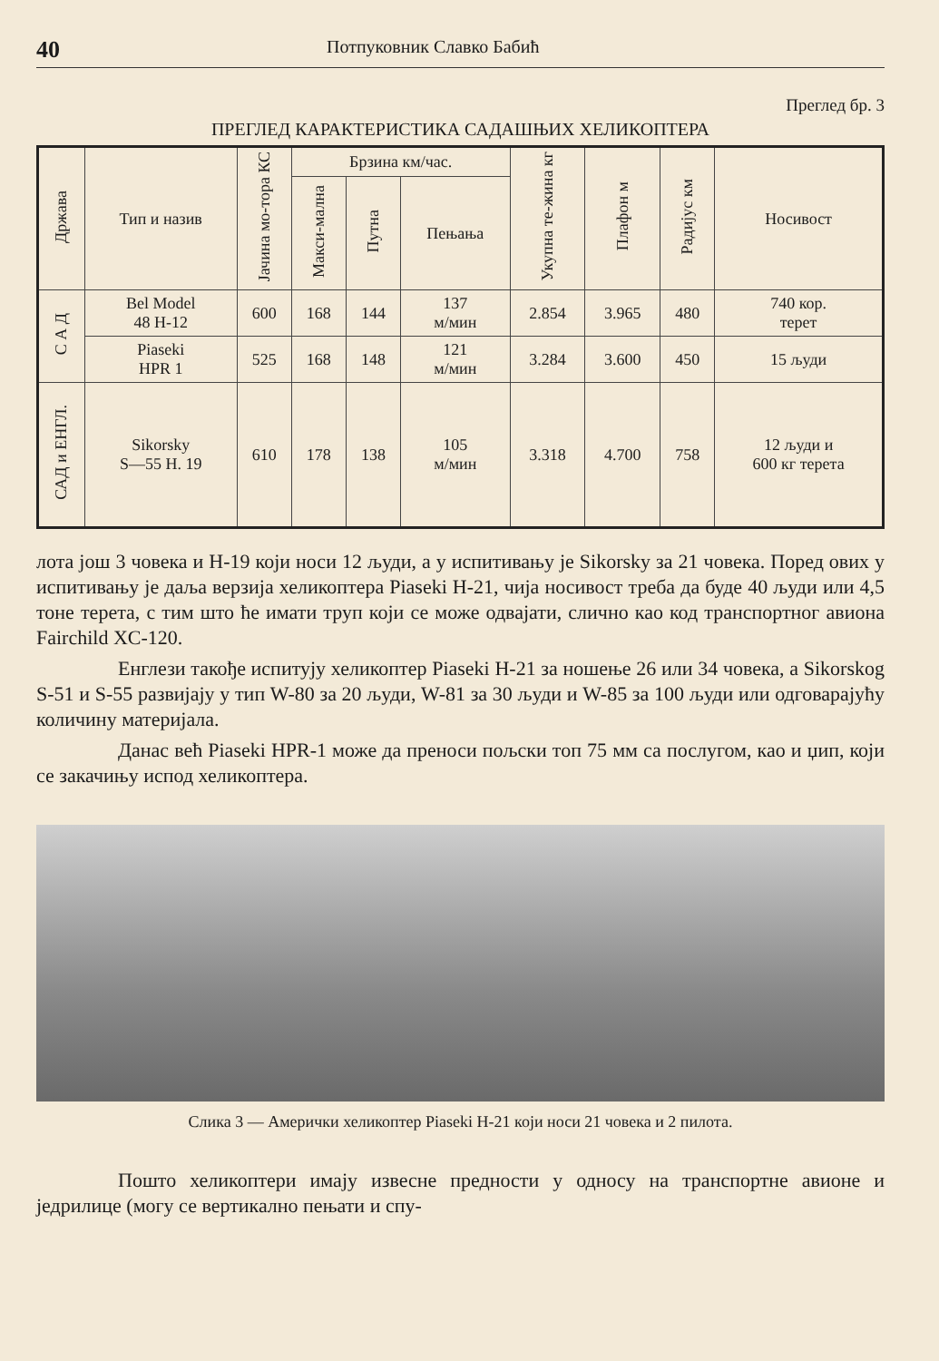40 Потпуковник Славко Бабић
Преглед бр. 3
ПРЕГЛЕД КАРАКТЕРИСТИКА САДАШЊИХ ХЕЛИКОПТЕРА
| Држава | Тип и назив | Јачина мо-тора КС | Брзина км/час. | | | Укупна те-жина кг | Плафон м | Радијус км | Носивост |
| --- | --- | --- | --- | --- | --- | --- | --- | --- | --- |
| | | | Макси-мална | Путна | Пењања | | | | |
| С А Д | Bel Model 48 H-12 | 600 | 168 | 144 | 137 м/мин | 2.854 | 3.965 | 480 | 740 кор. терет |
| | Piaseki HPR 1 | 525 | 168 | 148 | 121 м/мин | 3.284 | 3.600 | 450 | 15 људи |
| САД и ЕНГЛ. | Sikorsky S—55 H. 19 | 610 | 178 | 138 | 105 м/мин | 3.318 | 4.700 | 758 | 12 људи и 600 кг терета |
лота још 3 човека и H-19 који носи 12 људи, а у испитивању је Sikorsky за 21 човека. Поред ових у испитивању је даља верзија хеликоптера Piaseki H-21, чија носивост треба да буде 40 људи или 4,5 тоне терета, с тим што ће имати труп који се може одвајати, слично као код транспортног авиона Fairchild XC-120.
Енглези такође испитују хеликоптер Piaseki H-21 за ношење 26 или 34 човека, а Sikorskog S-51 и S-55 развијају у тип W-80 за 20 људи, W-81 за 30 људи и W-85 за 100 људи или одговарајућу количину материјала.
Данас већ Piaseki HPR-1 може да преноси пољски топ 75 мм са послугом, као и џип, који се закачињу испод хеликоптера.
Слика 3 — Амерички хеликоптер Piaseki H-21 који носи 21 човека и 2 пилота.
Пошто хеликоптери имају извесне предности у односу на транспортне авионе и једрилице (могу се вертикално пењати и спу-